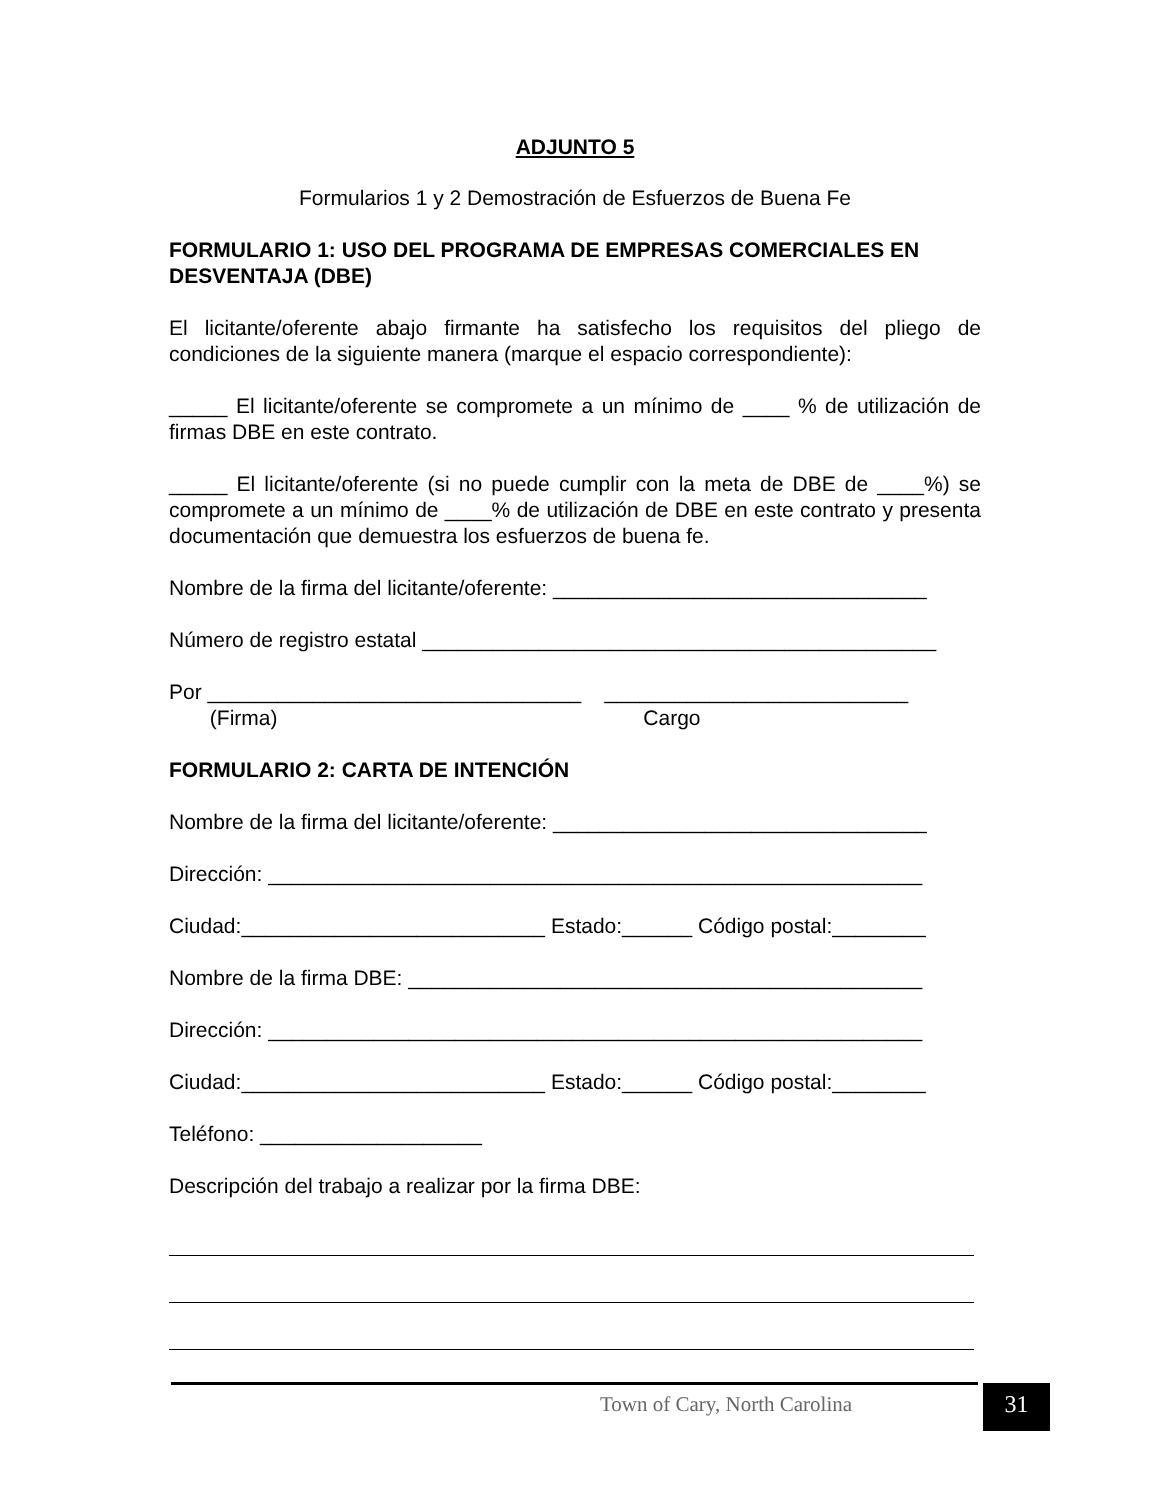ADJUNTO 5
Formularios 1 y 2 Demostración de Esfuerzos de Buena Fe
FORMULARIO 1: USO DEL PROGRAMA DE EMPRESAS COMERCIALES EN DESVENTAJA (DBE)
El licitante/oferente abajo firmante ha satisfecho los requisitos del pliego de condiciones de la siguiente manera (marque el espacio correspondiente):
_____ El licitante/oferente se compromete a un mínimo de ____ % de utilización de firmas DBE en este contrato.
_____ El licitante/oferente (si no puede cumplir con la meta de DBE de ____%) se compromete a un mínimo de ____% de utilización de DBE en este contrato y presenta documentación que demuestra los esfuerzos de buena fe.
Nombre de la firma del licitante/oferente: ________________________________
Número de registro estatal ____________________________________________
Por ________________________________ __________________________
(Firma) Cargo
FORMULARIO 2: CARTA DE INTENCIÓN
Nombre de la firma del licitante/oferente: ________________________________
Dirección: ________________________________________________________
Ciudad:__________________________ Estado:______ Código postal:________
Nombre de la firma DBE: ____________________________________________
Dirección: ________________________________________________________
Ciudad:__________________________ Estado:______ Código postal:________
Teléfono: ___________________
Descripción del trabajo a realizar por la firma DBE:
Town of Cary, North Carolina 31